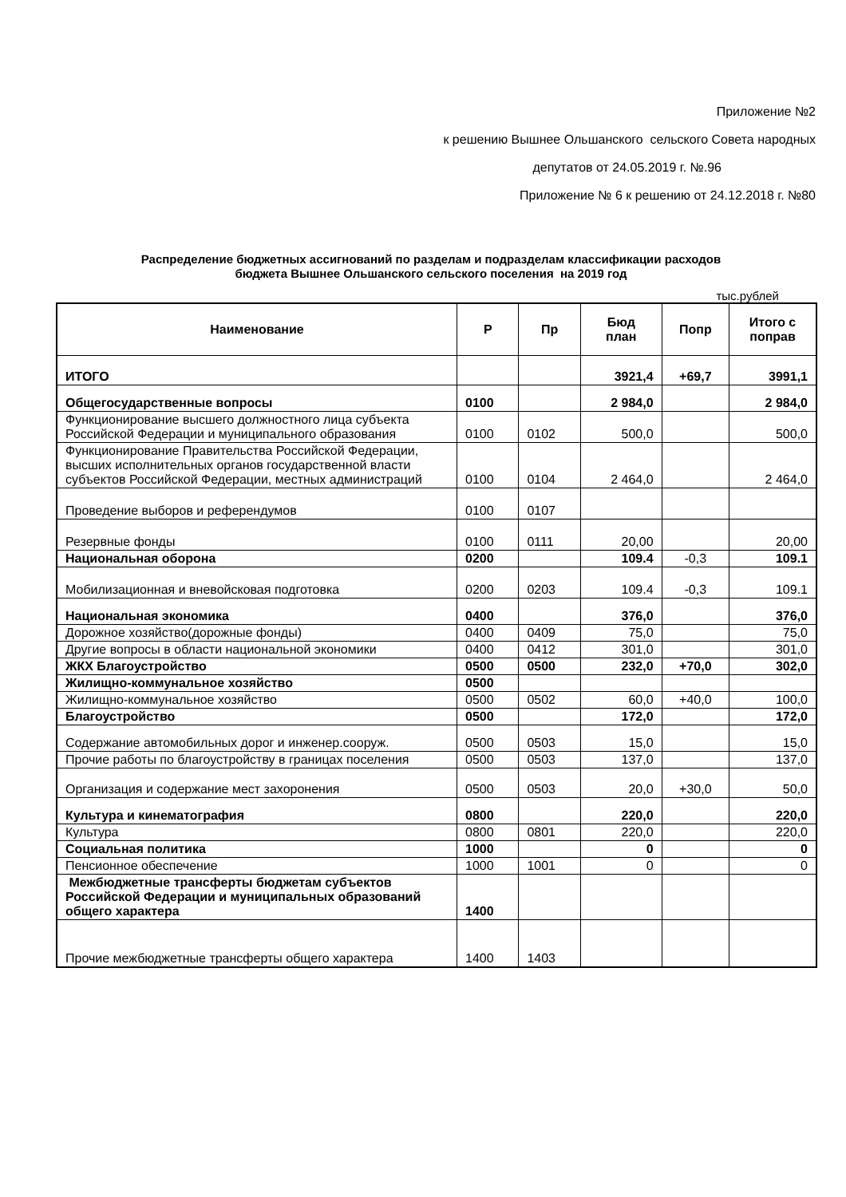Приложение №2
к решению Вышнее Ольшанского сельского Совета народных
депутатов от 24.05.2019 г. №.96
Приложение № 6 к решению от 24.12.2018 г. №80
Распределение бюджетных ассигнований по разделам и подразделам классификации расходов
бюджета Вышнее Ольшанского сельского поселения на 2019 год
тыс.рублей
| Наименование | Р | Пр | Бюд план | Попр | Итого с поправ |
| --- | --- | --- | --- | --- | --- |
| ИТОГО | | | 3921,4 | +69,7 | 3991,1 |
| Общегосударственные вопросы | 0100 | | 2 984,0 | | 2 984,0 |
| Функционирование высшего должностного лица субъекта Российской Федерации и муниципального образования | 0100 | 0102 | 500,0 | | 500,0 |
| Функционирование Правительства Российской Федерации, высших исполнительных органов государственной власти субъектов Российской Федерации, местных администраций | 0100 | 0104 | 2 464,0 | | 2 464,0 |
| Проведение выборов и референдумов | 0100 | 0107 | | | |
| Резервные фонды | 0100 | 0111 | 20,00 | | 20,00 |
| Национальная оборона | 0200 | | 109.4 | -0,3 | 109.1 |
| Мобилизационная и вневойсковая подготовка | 0200 | 0203 | 109.4 | -0,3 | 109.1 |
| Национальная экономика | 0400 | | 376,0 | | 376,0 |
| Дорожное хозяйство(дорожные фонды) | 0400 | 0409 | 75,0 | | 75,0 |
| Другие вопросы в области национальной экономики | 0400 | 0412 | 301,0 | | 301,0 |
| ЖКХ Благоустройство | 0500 | 0500 | 232,0 | +70,0 | 302,0 |
| Жилищно-коммунальное хозяйство | 0500 | | | | |
| Жилищно-коммунальное хозяйство | 0500 | 0502 | 60,0 | +40,0 | 100,0 |
| Благоустройство | 0500 | | 172,0 | | 172,0 |
| Содержание автомобильных дорог и инженер.сооруж. | 0500 | 0503 | 15,0 | | 15,0 |
| Прочие работы по благоустройству в границах поселения | 0500 | 0503 | 137,0 | | 137,0 |
| Организация и содержание мест захоронения | 0500 | 0503 | 20,0 | +30,0 | 50,0 |
| Культура и кинематография | 0800 | | 220,0 | | 220,0 |
| Культура | 0800 | 0801 | 220,0 | | 220,0 |
| Социальная политика | 1000 | | 0 | | 0 |
| Пенсионное обеспечение | 1000 | 1001 | 0 | | 0 |
| Межбюджетные трансферты бюджетам субъектов Российской Федерации и муниципальных образований общего характера | 1400 | | | | |
| Прочие межбюджетные трансферты общего характера | 1400 | 1403 | | | |